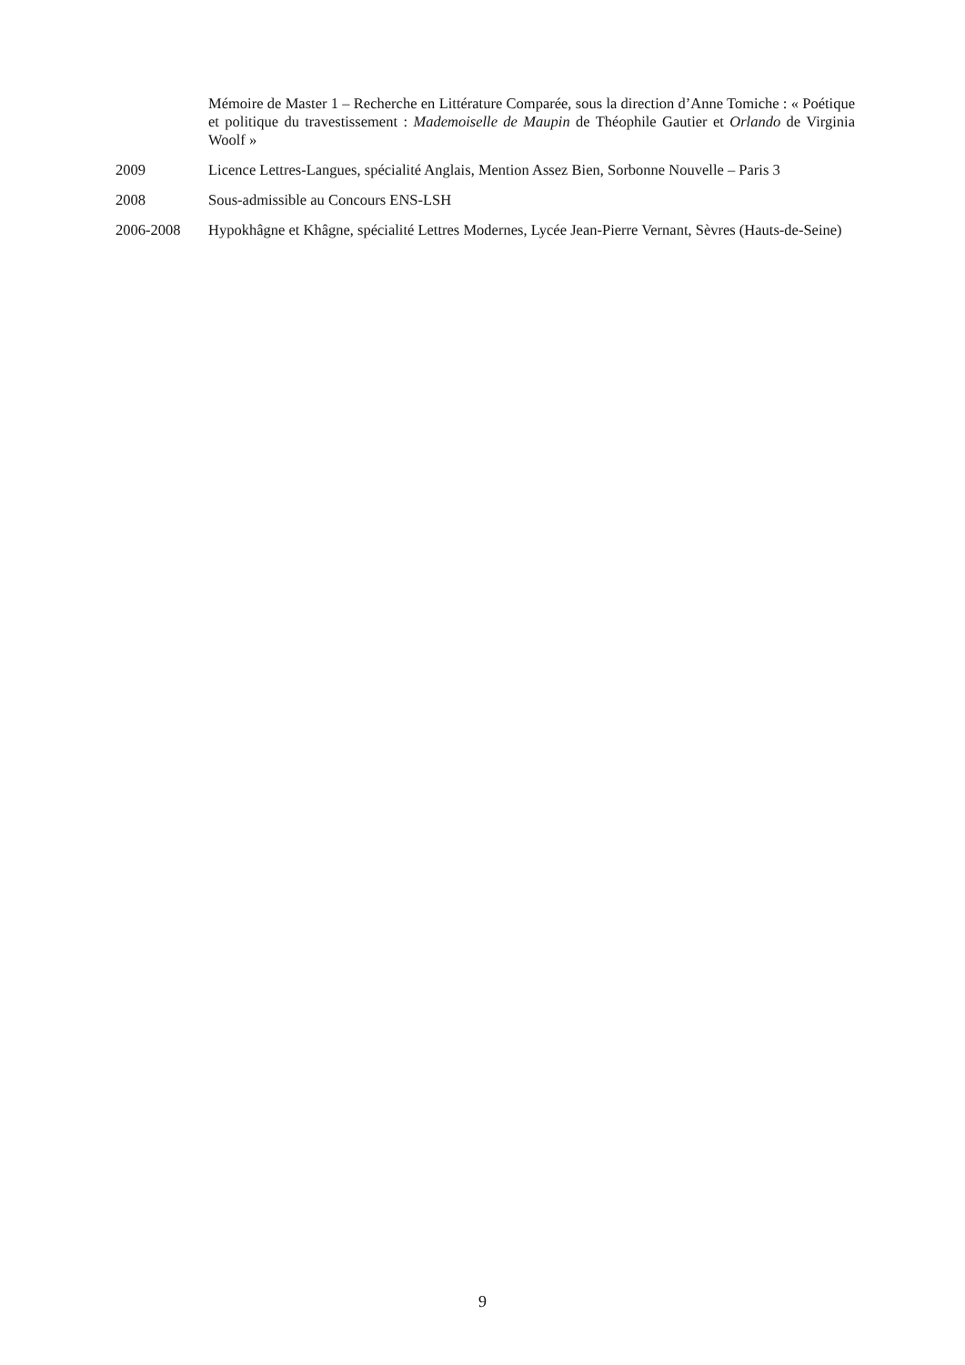Mémoire de Master 1 – Recherche en Littérature Comparée, sous la direction d’Anne Tomiche : « Poétique et politique du travestissement : Mademoiselle de Maupin de Théophile Gautier et Orlando de Virginia Woolf »
2009 Licence Lettres-Langues, spécialité Anglais, Mention Assez Bien, Sorbonne Nouvelle – Paris 3
2008 Sous-admissible au Concours ENS-LSH
2006-2008 Hypokhâgne et Khâgne, spécialité Lettres Modernes, Lycée Jean-Pierre Vernant, Sèvres (Hauts-de-Seine)
9